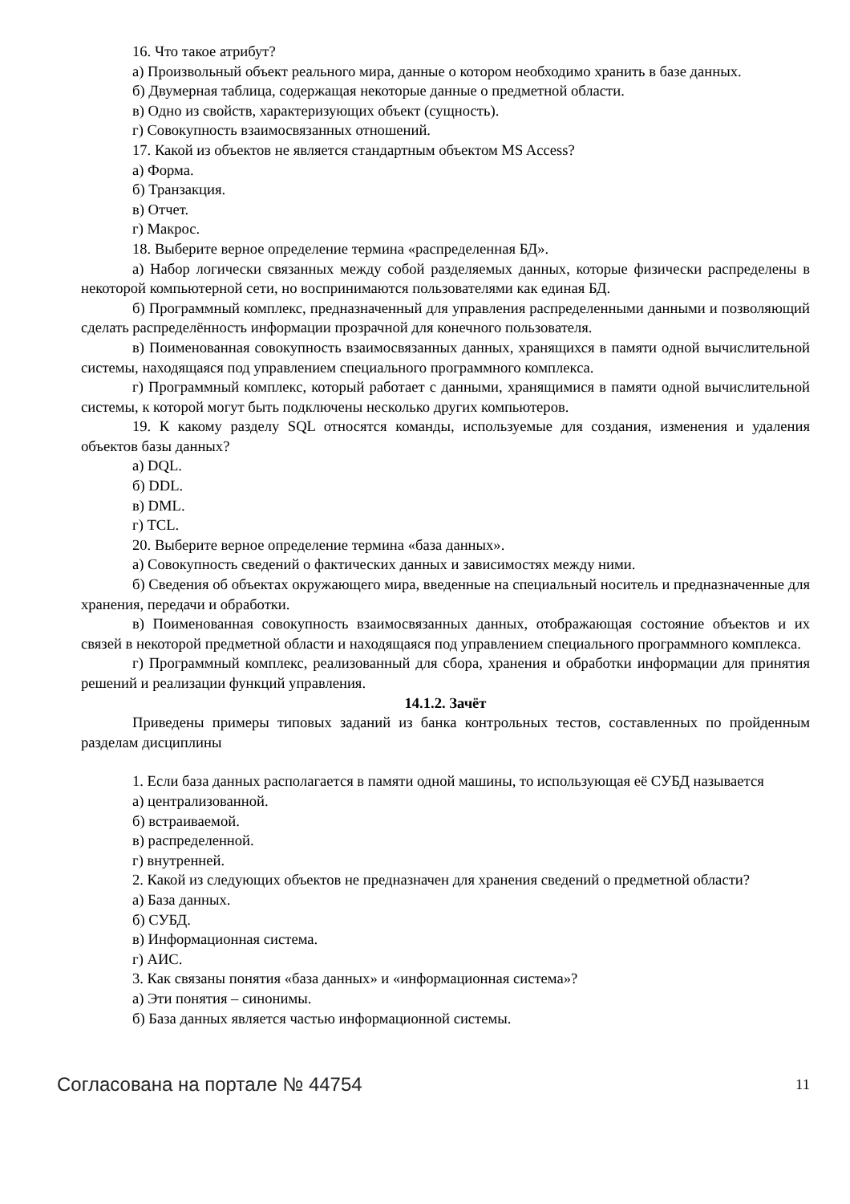16. Что такое атрибут?
а) Произвольный объект реального мира, данные о котором необходимо хранить в базе данных.
б) Двумерная таблица, содержащая некоторые данные о предметной области.
в) Одно из свойств, характеризующих объект (сущность).
г) Совокупность взаимосвязанных отношений.
17. Какой из объектов не является стандартным объектом MS Access?
а) Форма.
б) Транзакция.
в) Отчет.
г) Макрос.
18. Выберите верное определение термина «распределенная БД».
а) Набор логически связанных между собой разделяемых данных, которые физически распределены в некоторой компьютерной сети, но воспринимаются пользователями как единая БД.
б) Программный комплекс, предназначенный для управления распределенными данными и позволяющий сделать распределённость информации прозрачной для конечного пользователя.
в) Поименованная совокупность взаимосвязанных данных, хранящихся в памяти одной вычислительной системы, находящаяся под управлением специального программного комплекса.
г) Программный комплекс, который работает с данными, хранящимися в памяти одной вычислительной системы, к которой могут быть подключены несколько других компьютеров.
19. К какому разделу SQL относятся команды, используемые для создания, изменения и удаления объектов базы данных?
а) DQL.
б) DDL.
в) DML.
г) TCL.
20. Выберите верное определение термина «база данных».
а) Совокупность сведений о фактических данных и зависимостях между ними.
б) Сведения об объектах окружающего мира, введенные на специальный носитель и предназначенные для хранения, передачи и обработки.
в) Поименованная совокупность взаимосвязанных данных, отображающая состояние объектов и их связей в некоторой предметной области и находящаяся под управлением специального программного комплекса.
г) Программный комплекс, реализованный для сбора, хранения и обработки информации для принятия решений и реализации функций управления.
14.1.2. Зачёт
Приведены примеры типовых заданий из банка контрольных тестов, составленных по пройденным разделам дисциплины
1. Если база данных располагается в памяти одной машины, то использующая её СУБД называется
а) централизованной.
б) встраиваемой.
в) распределенной.
г) внутренней.
2. Какой из следующих объектов не предназначен для хранения сведений о предметной области?
а) База данных.
б) СУБД.
в) Информационная система.
г) АИС.
3. Как связаны понятия «база данных» и «информационная система»?
а) Эти понятия – синонимы.
б) База данных является частью информационной системы.
Согласована на портале № 44754 11